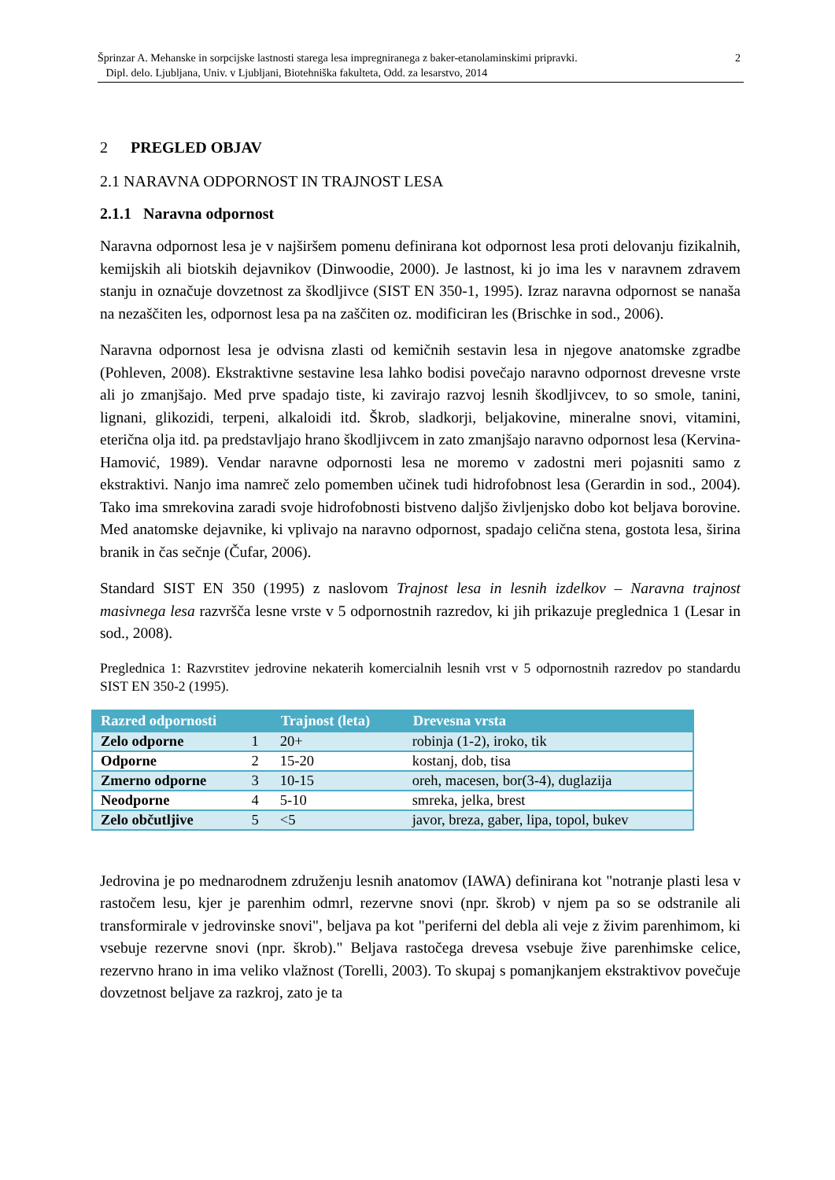Šprinzar A. Mehanske in sorpcijske lastnosti starega lesa impregniranega z baker-etanolaminskimi pripravki.
Dipl. delo. Ljubljana, Univ. v Ljubljani, Biotehniška fakulteta, Odd. za lesarstvo, 2014
2
2 PREGLED OBJAV
2.1 NARAVNA ODPORNOST IN TRAJNOST LESA
2.1.1 Naravna odpornost
Naravna odpornost lesa je v najširšem pomenu definirana kot odpornost lesa proti delovanju fizikalnih, kemijskih ali biotskih dejavnikov (Dinwoodie, 2000). Je lastnost, ki jo ima les v naravnem zdravem stanju in označuje dovzetnost za škodljivce (SIST EN 350-1, 1995). Izraz naravna odpornost se nanaša na nezaščiten les, odpornost lesa pa na zaščiten oz. modificiran les (Brischke in sod., 2006).
Naravna odpornost lesa je odvisna zlasti od kemičnih sestavin lesa in njegove anatomske zgradbe (Pohleven, 2008). Ekstraktivne sestavine lesa lahko bodisi povečajo naravno odpornost drevesne vrste ali jo zmanjšajo. Med prve spadajo tiste, ki zavirajo razvoj lesnih škodljivcev, to so smole, tanini, lignani, glikozidi, terpeni, alkaloidi itd. Škrob, sladkorji, beljakovine, mineralne snovi, vitamini, eterična olja itd. pa predstavljajo hrano škodljivcem in zato zmanjšajo naravno odpornost lesa (Kervina-Hamović, 1989). Vendar naravne odpornosti lesa ne moremo v zadostni meri pojasniti samo z ekstraktivi. Nanjo ima namreč zelo pomemben učinek tudi hidrofobnost lesa (Gerardin in sod., 2004). Tako ima smrekovina zaradi svoje hidrofobnosti bistveno daljšo življenjsko dobo kot beljava borovine. Med anatomske dejavnike, ki vplivajo na naravno odpornost, spadajo celična stena, gostota lesa, širina branik in čas sečnje (Čufar, 2006).
Standard SIST EN 350 (1995) z naslovom Trajnost lesa in lesnih izdelkov – Naravna trajnost masivnega lesa razvršča lesne vrste v 5 odpornostnih razredov, ki jih prikazuje preglednica 1 (Lesar in sod., 2008).
Preglednica 1: Razvrstitev jedrovine nekaterih komercialnih lesnih vrst v 5 odpornostnih razredov po standardu SIST EN 350-2 (1995).
| Razred odpornosti | | Trajnost (leta) | Drevesna vrsta |
| --- | --- | --- | --- |
| Zelo odporne | 1 | 20+ | robinja (1-2), iroko, tik |
| Odporne | 2 | 15-20 | kostanj, dob, tisa |
| Zmerno odporne | 3 | 10-15 | oreh, macesen, bor(3-4), duglazija |
| Neodporne | 4 | 5-10 | smreka, jelka, brest |
| Zelo občutljive | 5 | <5 | javor, breza, gaber, lipa, topol, bukev |
Jedrovina je po mednarodnem združenju lesnih anatomov (IAWA) definirana kot "notranje plasti lesa v rastočem lesu, kjer je parenhim odmrl, rezervne snovi (npr. škrob) v njem pa so se odstranile ali transformirale v jedrovinske snovi", beljava pa kot "periferni del debla ali veje z živim parenhimom, ki vsebuje rezervne snovi (npr. škrob)." Beljava rastočega drevesa vsebuje žive parenhimske celice, rezervno hrano in ima veliko vlažnost (Torelli, 2003). To skupaj s pomanjkanjem ekstraktivov povečuje dovzetnost beljave za razkroj, zato je ta